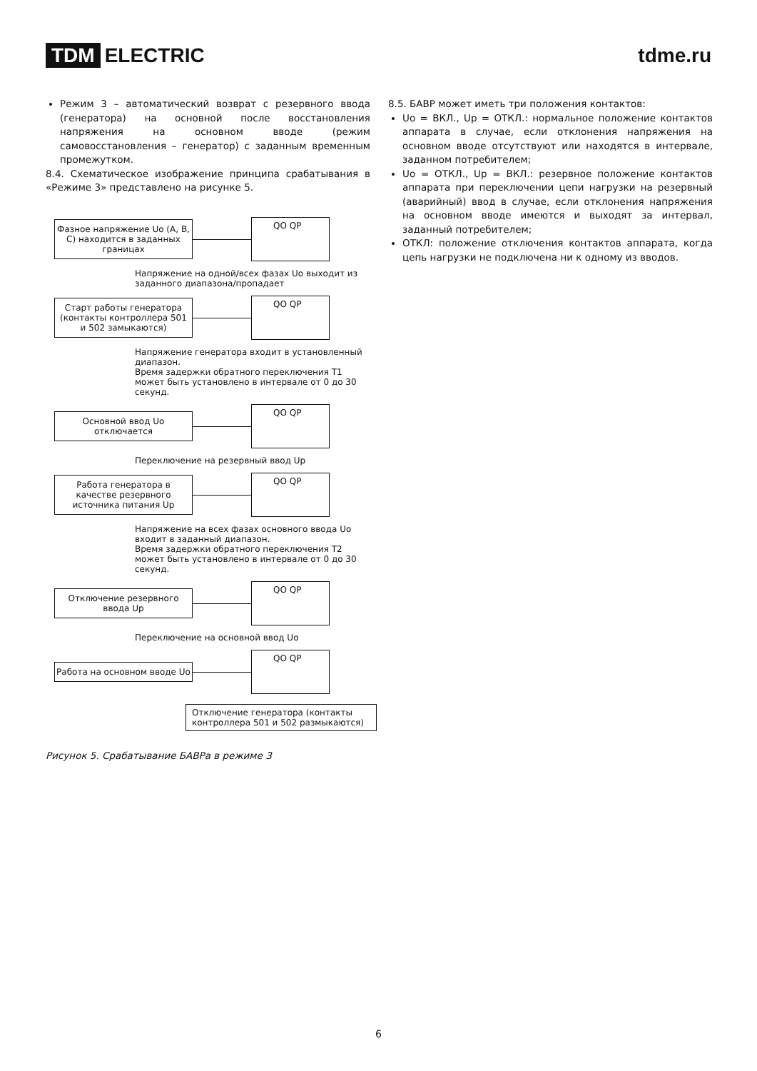TDM ELECTRIC tdme.ru
Режим 3 – автоматический возврат с резервного ввода (генератора) на основной после восстановления напряжения на основном вводе (режим самовосстановления – генератор) с заданным временным промежутком.
8.4. Схематическое изображение принципа срабатывания в «Режиме 3» представлено на рисунке 5.
Фазное напряжение Uo (A, B, C) находится в заданных границах
QO QP
Напряжение на одной/всех фазах Uo выходит из заданного диапазона/пропадает
Старт работы генератора (контакты контроллера 501 и 502 замыкаются)
QO QP
Напряжение генератора входит в установленный диапазон.
Время задержки обратного переключения T1 может быть установлено в интервале от 0 до 30 секунд.
Основной ввод Uo отключается
QO QP
Переключение на резервный ввод Up
Работа генератора в качестве резервного источника питания Up
QO QP
Напряжение на всех фазах основного ввода Uo входит в заданный диапазон.
Время задержки обратного переключения T2 может быть установлено в интервале от 0 до 30 секунд.
Отключение резервного ввода Up
QO QP
Переключение на основной ввод Uo
Работа на основном вводе Uo
QO QP
Отключение генератора (контакты контроллера 501 и 502 размыкаются)
Рисунок 5. Срабатывание БАВРа в режиме 3
8.5. БАВР может иметь три положения контактов:
Uo = ВКЛ., Up = ОТКЛ.: нормальное положение контактов аппарата в случае, если отклонения напряжения на основном вводе отсутствуют или находятся в интервале, заданном потребителем;
Uo = ОТКЛ., Up = ВКЛ.: резервное положение контактов аппарата при переключении цепи нагрузки на резервный (аварийный) ввод в случае, если отклонения напряжения на основном вводе имеются и выходят за интервал, заданный потребителем;
ОТКЛ: положение отключения контактов аппарата, когда цепь нагрузки не подключена ни к одному из вводов.
6